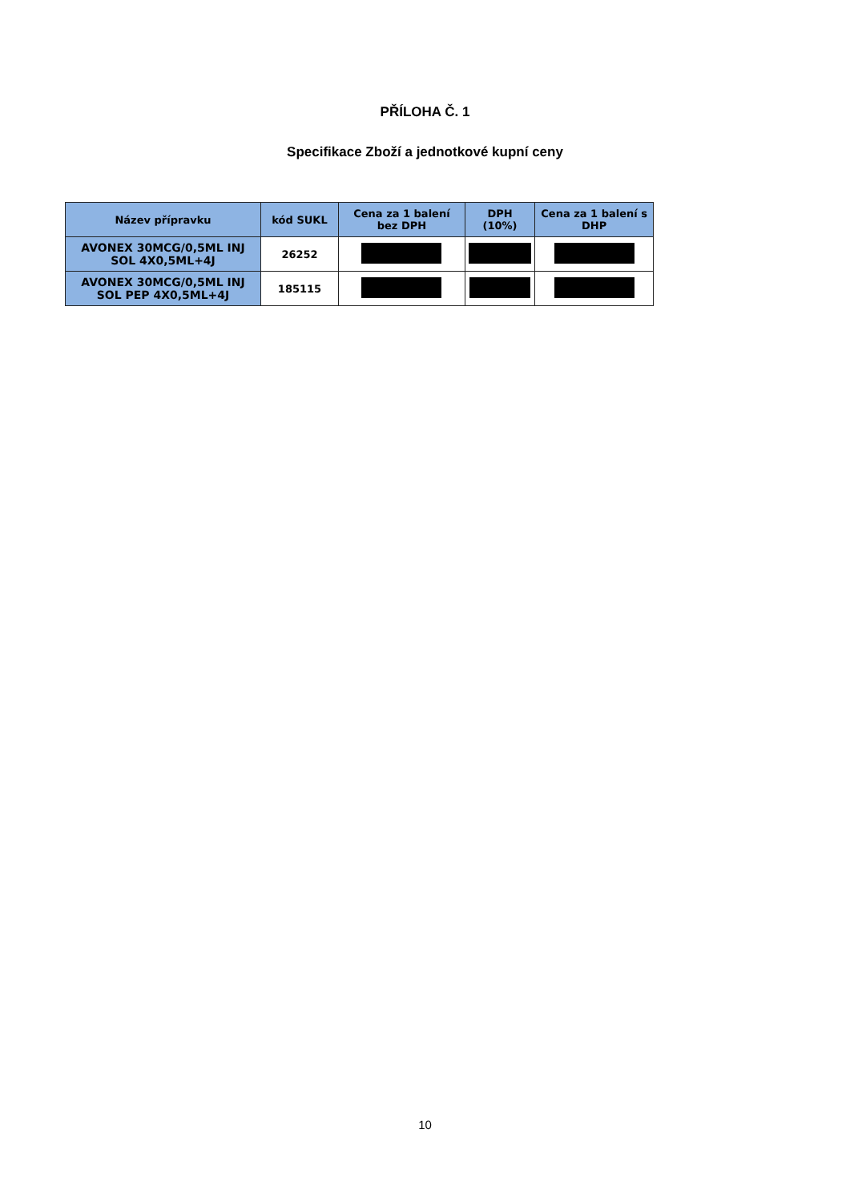PŘÍLOHA Č. 1
Specifikace Zboží a jednotkové kupní ceny
| Název přípravku | kód SUKL | Cena za 1 balení bez DPH | DPH (10%) | Cena za 1 balení s DHP |
| --- | --- | --- | --- | --- |
| AVONEX 30MCG/0,5ML INJ SOL 4X0,5ML+4J | 26252 | | | |
| AVONEX 30MCG/0,5ML INJ SOL PEP 4X0,5ML+4J | 185115 | | | |
10